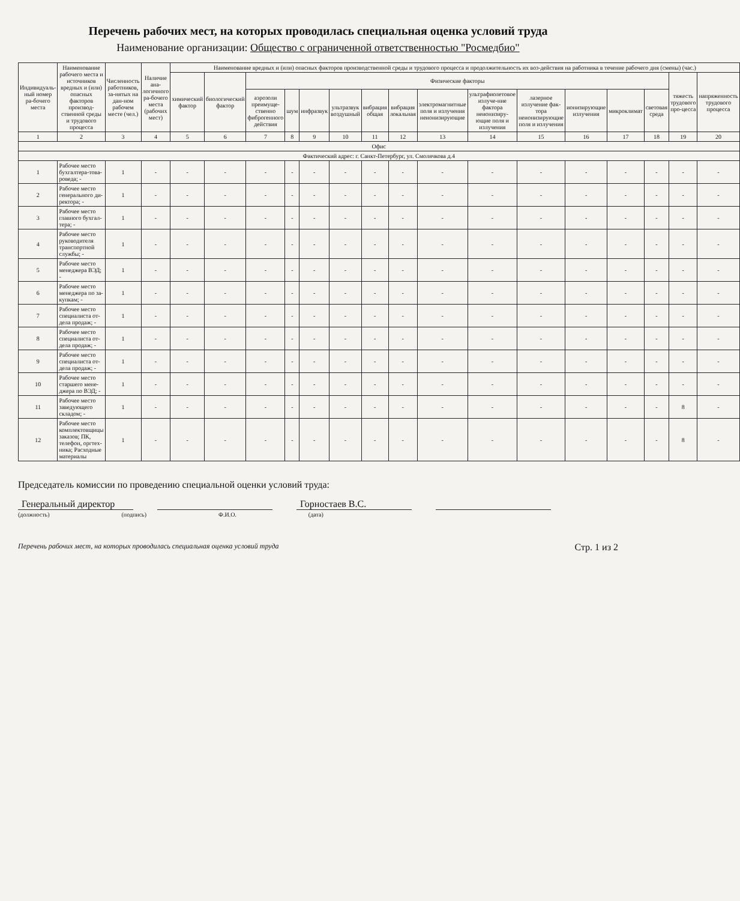Перечень рабочих мест, на которых проводилась специальная оценка условий труда
Наименование организации: Общество с ограниченной ответственностью "Росмедбио"
| Индивидуаль-ный номер ра-бочего места | Наименование рабочего места и источников вредных и (или) опасных факторов производ-ственной среды и трудового процесса | Численность работников, за-нятых на дан-ном рабочем месте (чел.) | Наличие ана-логичного ра-бочего места (рабочих мест) | Наименование вредных и (или) опасных факторов производственной среды и трудового процесса и продолжительность их воз-действия на работника в течение рабочего дня (смены) (час.) | | | | | | | | | | | | | | | |
| --- | --- | --- | --- | --- | --- | --- | --- | --- | --- | --- | --- | --- | --- | --- | --- | --- | --- | --- | --- |
| | | | | химический фактор | биологический фактор | Физические факторы | | | | | | | | | | | | тяжесть трудового про-цесса | напряженность трудового процесса |
| | | | | | | аэрозоли преимуще-ственно фиброгенного действия | шум | инфразвук | ультразвук воздушный | вибрация общая | вибрация локальная | электромагнитные поля и излучения неионизирующие | ультрафиолетовое излуче-ние фактора неионизиру-ющие поля и излучения | лазерное излучение фак-тора неионизирующие поля и излучения | ионизирующие излучения | микроклимат | световая среда | | |
| 1 | 2 | 3 | 4 | 5 | 6 | 7 | 8 | 9 | 10 | 11 | 12 | 13 | 14 | 15 | 16 | 17 | 18 | 19 | 20 |
| Офис | | | | | | | | | | | | | | | | | | | |
| Фактический адрес: г. Санкт-Петербург, ул. Смолячкова д.4 | | | | | | | | | | | | | | | | | | | |
| 1 | Рабочее место бухгалтера-това-роведа; - | 1 | - | - | - | - | - | - | - | - | - | - | - | - | - | - | - | - | - |
| 2 | Рабочее место генерального ди-ректора; - | 1 | - | - | - | - | - | - | - | - | - | - | - | - | - | - | - | - | - |
| 3 | Рабочее место главного бухгал-тера; - | 1 | - | - | - | - | - | - | - | - | - | - | - | - | - | - | - | - | - |
| 4 | Рабочее место руководителя транспортной службы; - | 1 | - | - | - | - | - | - | - | - | - | - | - | - | - | - | - | - | - |
| 5 | Рабочее место менеджера ВЭД; - | 1 | - | - | - | - | - | - | - | - | - | - | - | - | - | - | - | - | - |
| 6 | Рабочее место менеджера по за-купкам; - | 1 | - | - | - | - | - | - | - | - | - | - | - | - | - | - | - | - | - |
| 7 | Рабочее место специалиста от-дела продаж; - | 1 | - | - | - | - | - | - | - | - | - | - | - | - | - | - | - | - | - |
| 8 | Рабочее место специалиста от-дела продаж; - | 1 | - | - | - | - | - | - | - | - | - | - | - | - | - | - | - | - | - |
| 9 | Рабочее место специалиста от-дела продаж; - | 1 | - | - | - | - | - | - | - | - | - | - | - | - | - | - | - | - | - |
| 10 | Рабочее место старшего мене-джера по ВЭД; - | 1 | - | - | - | - | - | - | - | - | - | - | - | - | - | - | - | - | - |
| 11 | Рабочее место заведующего складом; - | 1 | - | - | - | - | - | - | - | - | - | - | - | - | - | - | - | 8 | - |
| 12 | Рабочее место комплектовщицы заказов; ПК, телефон, оргтех-ника; Расходные материалы | 1 | - | - | - | - | - | - | - | - | - | - | - | - | - | - | - | 8 | - |
Председатель комиссии по проведению специальной оценки условий труда:
Генеральный директор
Горностаев В.С.
(должность) (подпись) Ф.И.О. (дата)
Перечень рабочих мест, на которых проводилась специальная оценка условий труда Стр. 1 из 2